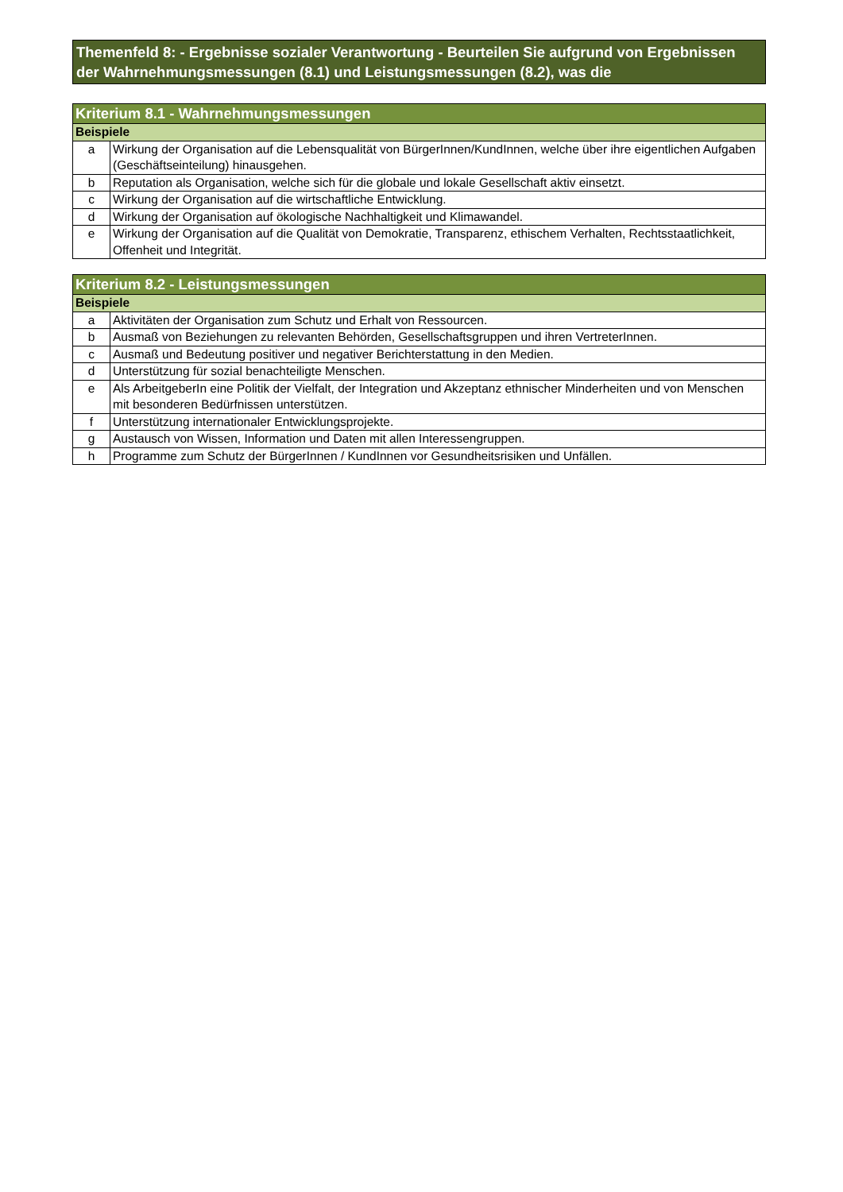Themenfeld 8: - Ergebnisse sozialer Verantwortung - Beurteilen Sie aufgrund von Ergebnissen der Wahrnehmungsmessungen (8.1) und Leistungsmessungen (8.2), was die
| Kriterium 8.1 - Wahrnehmungsmessungen | |
| --- | --- |
| Beispiele | |
| a | Wirkung der Organisation auf die Lebensqualität von BürgerInnen/KundInnen, welche über ihre eigentlichen Aufgaben (Geschäftseinteilung) hinausgehen. |
| b | Reputation als Organisation, welche sich für die globale und lokale Gesellschaft aktiv einsetzt. |
| c | Wirkung der Organisation auf die wirtschaftliche Entwicklung. |
| d | Wirkung der Organisation auf ökologische Nachhaltigkeit und Klimawandel. |
| e | Wirkung der Organisation auf die Qualität von Demokratie, Transparenz, ethischem Verhalten, Rechtsstaatlichkeit, Offenheit und Integrität. |
| Kriterium 8.2 - Leistungsmessungen | |
| --- | --- |
| Beispiele | |
| a | Aktivitäten der Organisation zum Schutz und Erhalt von Ressourcen. |
| b | Ausmaß von Beziehungen zu relevanten Behörden, Gesellschaftsgruppen und ihren VertreterInnen. |
| c | Ausmaß und Bedeutung positiver und negativer Berichterstattung in den Medien. |
| d | Unterstützung für sozial benachteiligte Menschen. |
| e | Als ArbeitgeberIn eine Politik der Vielfalt, der Integration und Akzeptanz ethnischer Minderheiten und von Menschen mit besonderen Bedürfnissen unterstützen. |
| f | Unterstützung internationaler Entwicklungsprojekte. |
| g | Austausch von Wissen, Information und Daten mit allen Interessengruppen. |
| h | Programme zum Schutz der BürgerInnen / KundInnen vor Gesundheitsrisiken und Unfällen. |